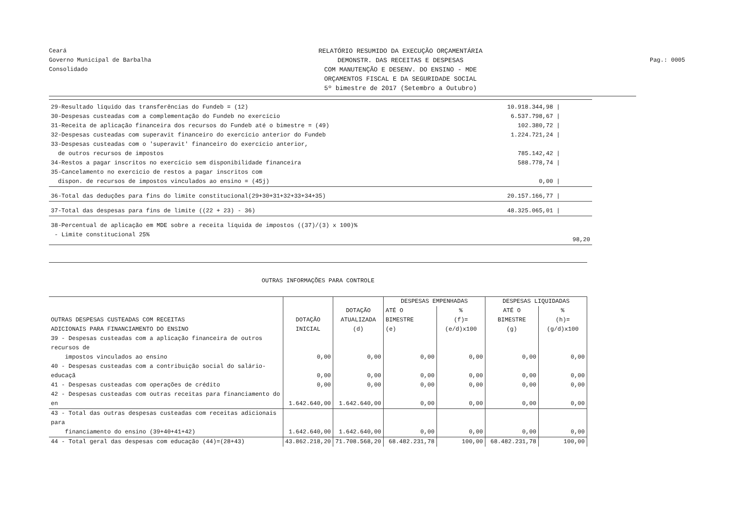Ceará
Governo Municipal de Barbalha
Consolidado
RELATÓRIO RESUMIDO DA EXECUÇÃO ORÇAMENTÁRIA
DEMONSTR. DAS RECEITAS E DESPESAS
COM MANUTENÇÃO E DESENV. DO ENSINO - MDE
ORÇAMENTOS FISCAL E DA SEGURIDADE SOCIAL
5º bimestre de 2017 (Setembro a Outubro)
Pag.: 0005
| 29-Resultado líquido das transferências do Fundeb = (12) | 10.918.344,98 / | |
| 30-Despesas custeadas com a complementação do Fundeb no exercício | 6.537.798,67 / | |
| 31-Receita de aplicação financeira dos recursos do Fundeb até o bimestre = (49) | 102.380,72 / | |
| 32-Despesas custeadas com superavit financeiro do exercício anterior do Fundeb | 1.224.721,24 / | |
| 33-Despesas custeadas com o 'superavit' financeiro do exercício anterior, de outros recursos de impostos | 785.142,42 / | |
| 34-Restos a pagar inscritos no exercício sem disponibilidade financeira | 588.778,74 / | |
| 35-Cancelamento no exercício de restos a pagar inscritos com dispon. de recursos de impostos vinculados ao ensino = (45j) | 0,00 / | |
| 36-Total das deduções para fins do limite constitucional(29+30+31+32+33+34+35) | 20.157.166,77 / | |
| 37-Total das despesas para fins de limite ((22 + 23) - 36) | 48.325.065,01 / | |
| 38-Percentual de aplicação em MDE sobre a receita líquida de impostos ((37)/(3) x 100)% - Limite constitucional 25% | | 98,20 |
OUTRAS INFORMAÇÕES PARA CONTROLE
| OUTRAS DESPESAS CUSTEADAS COM RECEITAS ADICIONAIS PARA FINANCIAMENTO DO ENSINO | DOTAÇÃO INICIAL | DOTAÇÃO ATUALIZADA (d) | DESPESAS EMPENHADAS | | DESPESAS LIQUIDADAS | |
| --- | --- | --- | --- | --- | --- | --- |
| | | | ATÉ O BIMESTRE (e) | % (f)=(e/d)x100 | ATÉ O BIMESTRE (g) | % (h)=(g/d)x100 |
| 39 - Despesas custeadas com a aplicação financeira de outros recursos de impostos vinculados ao ensino | 0,00 | 0,00 | 0,00 | 0,00 | 0,00 | 0,00 |
| 40 - Despesas custeadas com a contribuição social do salário-educaçã | 0,00 | 0,00 | 0,00 | 0,00 | 0,00 | 0,00 |
| 41 - Despesas custeadas com operações de crédito | 0,00 | 0,00 | 0,00 | 0,00 | 0,00 | 0,00 |
| 42 - Despesas custeadas com outras receitas para financiamento do en | 1.642.640,00 | 1.642.640,00 | 0,00 | 0,00 | 0,00 | 0,00 |
| 43 - Total das outras despesas custeadas com receitas adicionais para financiamento do ensino (39+40+41+42) | 1.642.640,00 | 1.642.640,00 | 0,00 | 0,00 | 0,00 | 0,00 |
| 44 - Total geral das despesas com educação (44)=(28+43) | 43.862.218,20 | 71.708.568,20 | 68.482.231,78 | 100,00 | 68.482.231,78 | 100,00 |